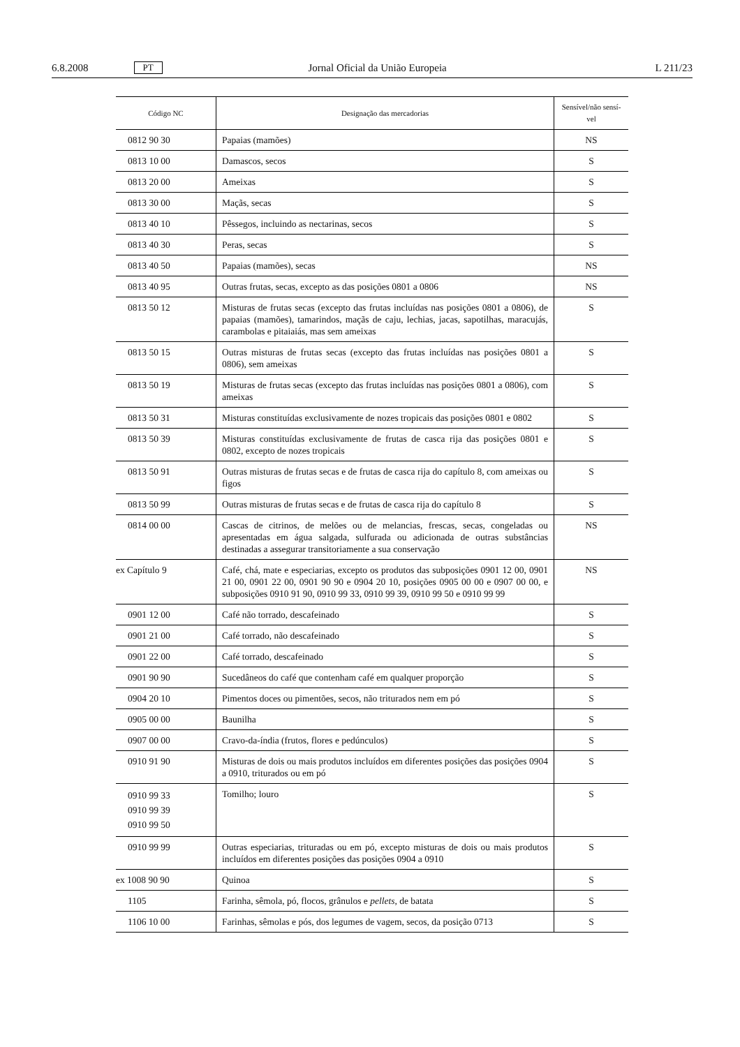6.8.2008 PT Jornal Oficial da União Europeia L 211/23
| Código NC | Designação das mercadorias | Sensível/não sensí-vel |
| --- | --- | --- |
| 0812 90 30 | Papaias (mamões) | NS |
| 0813 10 00 | Damascos, secos | S |
| 0813 20 00 | Ameixas | S |
| 0813 30 00 | Maçãs, secas | S |
| 0813 40 10 | Pêssegos, incluindo as nectarinas, secos | S |
| 0813 40 30 | Peras, secas | S |
| 0813 40 50 | Papaias (mamões), secas | NS |
| 0813 40 95 | Outras frutas, secas, excepto as das posições 0801 a 0806 | NS |
| 0813 50 12 | Misturas de frutas secas (excepto das frutas incluídas nas posições 0801 a 0806), de papaias (mamões), tamarindos, maçãs de caju, lechias, jacas, sapotilhas, maracujás, carambolas e pitaiaiás, mas sem ameixas | S |
| 0813 50 15 | Outras misturas de frutas secas (excepto das frutas incluídas nas posições 0801 a 0806), sem ameixas | S |
| 0813 50 19 | Misturas de frutas secas (excepto das frutas incluídas nas posições 0801 a 0806), com ameixas | S |
| 0813 50 31 | Misturas constituídas exclusivamente de nozes tropicais das posições 0801 e 0802 | S |
| 0813 50 39 | Misturas constituídas exclusivamente de frutas de casca rija das posições 0801 e 0802, excepto de nozes tropicais | S |
| 0813 50 91 | Outras misturas de frutas secas e de frutas de casca rija do capítulo 8, com ameixas ou figos | S |
| 0813 50 99 | Outras misturas de frutas secas e de frutas de casca rija do capítulo 8 | S |
| 0814 00 00 | Cascas de citrinos, de melões ou de melancias, frescas, secas, congeladas ou apresentadas em água salgada, sulfurada ou adicionada de outras substâncias destinadas a assegurar transitoriamente a sua conservação | NS |
| ex Capítulo 9 | Café, chá, mate e especiarias, excepto os produtos das subposições 0901 12 00, 0901 21 00, 0901 22 00, 0901 90 90 e 0904 20 10, posições 0905 00 00 e 0907 00 00, e subposições 0910 91 90, 0910 99 33, 0910 99 39, 0910 99 50 e 0910 99 99 | NS |
| 0901 12 00 | Café não torrado, descafeinado | S |
| 0901 21 00 | Café torrado, não descafeinado | S |
| 0901 22 00 | Café torrado, descafeinado | S |
| 0901 90 90 | Sucedâneos do café que contenham café em qualquer proporção | S |
| 0904 20 10 | Pimentos doces ou pimentões, secos, não triturados nem em pó | S |
| 0905 00 00 | Baunilha | S |
| 0907 00 00 | Cravo-da-índia (frutos, flores e pedúnculos) | S |
| 0910 91 90 | Misturas de dois ou mais produtos incluídos em diferentes posições das posições 0904 a 0910, triturados ou em pó | S |
| 0910 99 33 0910 99 39 0910 99 50 | Tomilho; louro | S |
| 0910 99 99 | Outras especiarias, trituradas ou em pó, excepto misturas de dois ou mais produtos incluídos em diferentes posições das posições 0904 a 0910 | S |
| ex 1008 90 90 | Quinoa | S |
| 1105 | Farinha, sêmola, pó, flocos, grânulos e pellets, de batata | S |
| 1106 10 00 | Farinhas, sêmolas e pós, dos legumes de vagem, secos, da posição 0713 | S |